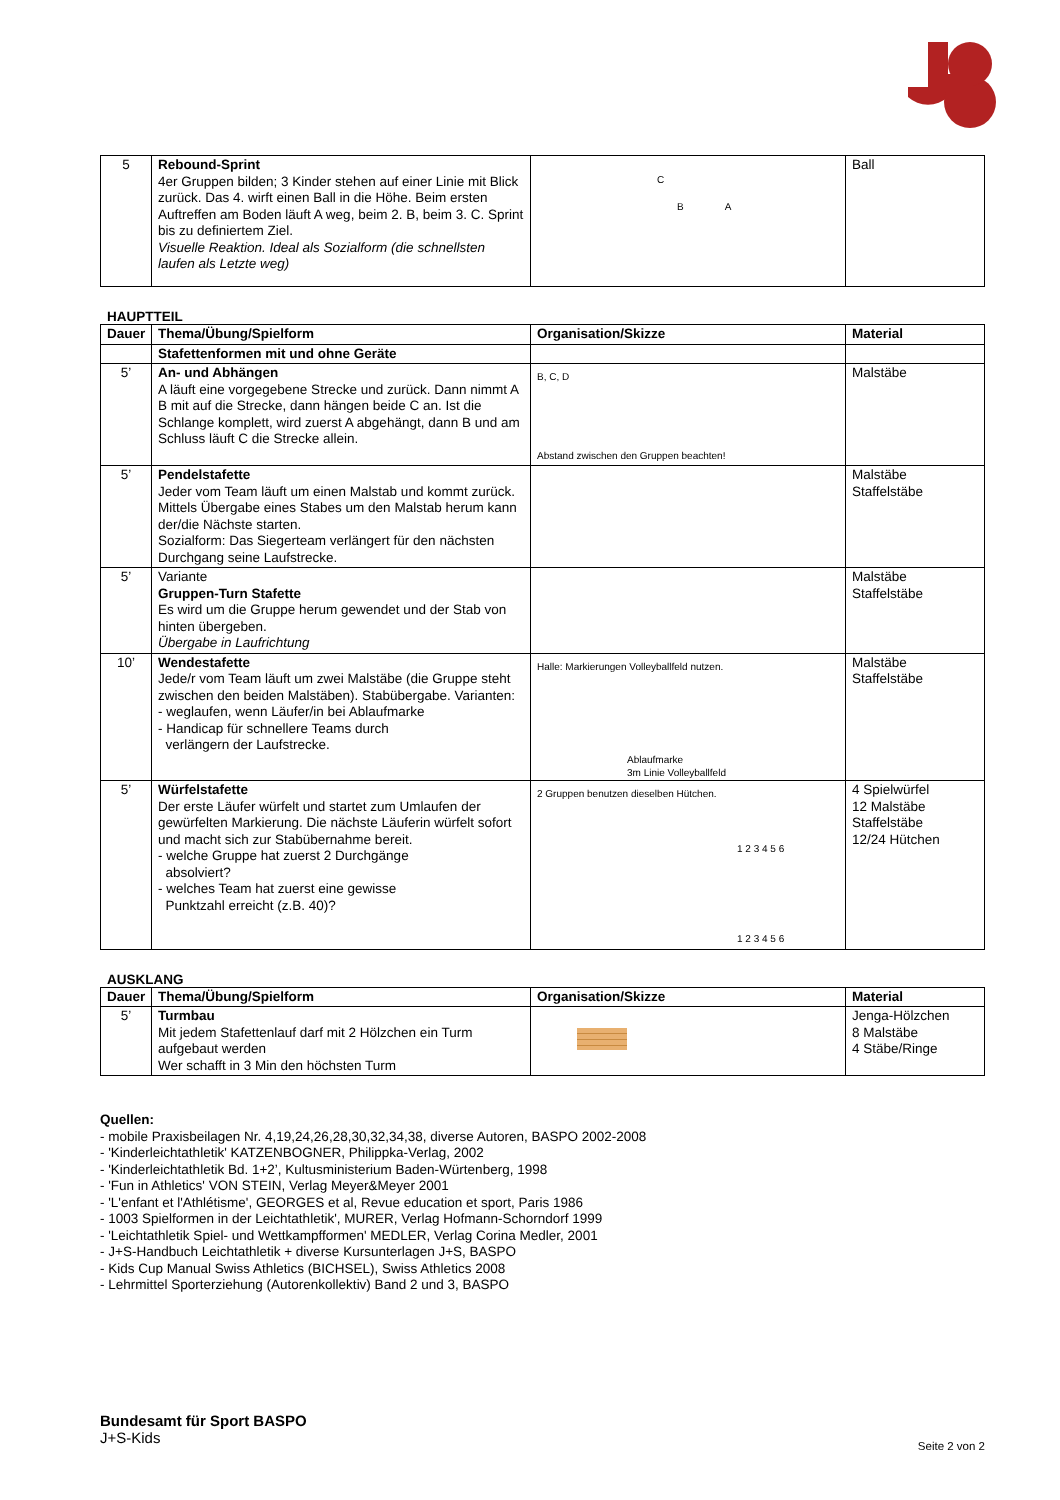| 5 | Rebound-Sprint 4er Gruppen bilden; 3 Kinder stehen auf einer Linie mit Blick zurück. Das 4. wirft einen Ball in die Höhe. Beim ersten Auftreffen am Boden läuft A weg, beim 2. B, beim 3. C. Sprint bis zu definiertem Ziel. Visuelle Reaktion. Ideal als Sozialform (die schnellsten laufen als Letzte weg) | C B A | Ball |
HAUPTTEIL
| Dauer | Thema/Übung/Spielform | Organisation/Skizze | Material |
| --- | --- | --- | --- |
| | Stafettenformen mit und ohne Geräte | | |
| 5’ | An- und Abhängen A läuft eine vorgegebene Strecke und zurück. Dann nimmt A B mit auf die Strecke, dann hängen beide C an. Ist die Schlange komplett, wird zuerst A abgehängt, dann B und am Schluss läuft C die Strecke allein. | B, C, D Abstand zwischen den Gruppen beachten! | Malstäbe |
| 5’ | Pendelstafette Jeder vom Team läuft um einen Malstab und kommt zurück. Mittels Übergabe eines Stabes um den Malstab herum kann der/die Nächste starten. Sozialform: Das Siegerteam verlängert für den nächsten Durchgang seine Laufstrecke. | | Malstäbe Staffelstäbe |
| 5’ | Variante Gruppen-Turn Stafette Es wird um die Gruppe herum gewendet und der Stab von hinten übergeben. Übergabe in Laufrichtung | | Malstäbe Staffelstäbe |
| 10’ | Wendestafette Jede/r vom Team läuft um zwei Malstäbe (die Gruppe steht zwischen den beiden Malstäben). Stabübergabe. Varianten: - weglaufen, wenn Läufer/in bei Ablaufmarke - Handicap für schnellere Teams durch verlängern der Laufstrecke. | Halle: Markierungen Volleyballfeld nutzen. Ablaufmarke 3m Linie Volleyballfeld | Malstäbe Staffelstäbe |
| 5’ | Würfelstafette Der erste Läufer würfelt und startet zum Umlaufen der gewürfelten Markierung. Die nächste Läuferin würfelt sofort und macht sich zur Stabübernahme bereit. - welche Gruppe hat zuerst 2 Durchgänge absolviert? - welches Team hat zuerst eine gewisse Punktzahl erreicht (z.B. 40)? | 2 Gruppen benutzen dieselben Hütchen. 1 2 3 4 5 6 1 2 3 4 5 6 | 4 Spielwürfel 12 Malstäbe Staffelstäbe 12/24 Hütchen |
AUSKLANG
| Dauer | Thema/Übung/Spielform | Organisation/Skizze | Material |
| --- | --- | --- | --- |
| 5’ | Turmbau Mit jedem Stafettenlauf darf mit 2 Hölzchen ein Turm aufgebaut werden Wer schafft in 3 Min den höchsten Turm | | Jenga-Hölzchen 8 Malstäbe 4 Stäbe/Ringe |
Quellen:
- mobile Praxisbeilagen Nr. 4,19,24,26,28,30,32,34,38, diverse Autoren, BASPO 2002-2008
- 'Kinderleichtathletik' KATZENBOGNER, Philippka-Verlag, 2002
- 'Kinderleichtathletik Bd. 1+2’, Kultusministerium Baden-Würtenberg, 1998
- 'Fun in Athletics' VON STEIN, Verlag Meyer&Meyer 2001
- 'L'enfant et l'Athlétisme', GEORGES et al, Revue education et sport, Paris 1986
- 1003 Spielformen in der Leichtathletik', MURER, Verlag Hofmann-Schorndorf 1999
- 'Leichtathletik Spiel- und Wettkampfformen' MEDLER, Verlag Corina Medler, 2001
- J+S-Handbuch Leichtathletik + diverse Kursunterlagen J+S, BASPO
- Kids Cup Manual Swiss Athletics (BICHSEL), Swiss Athletics 2008
- Lehrmittel Sporterziehung (Autorenkollektiv) Band 2 und 3, BASPO
Bundesamt für Sport BASPO
J+S-Kids
Seite 2 von 2